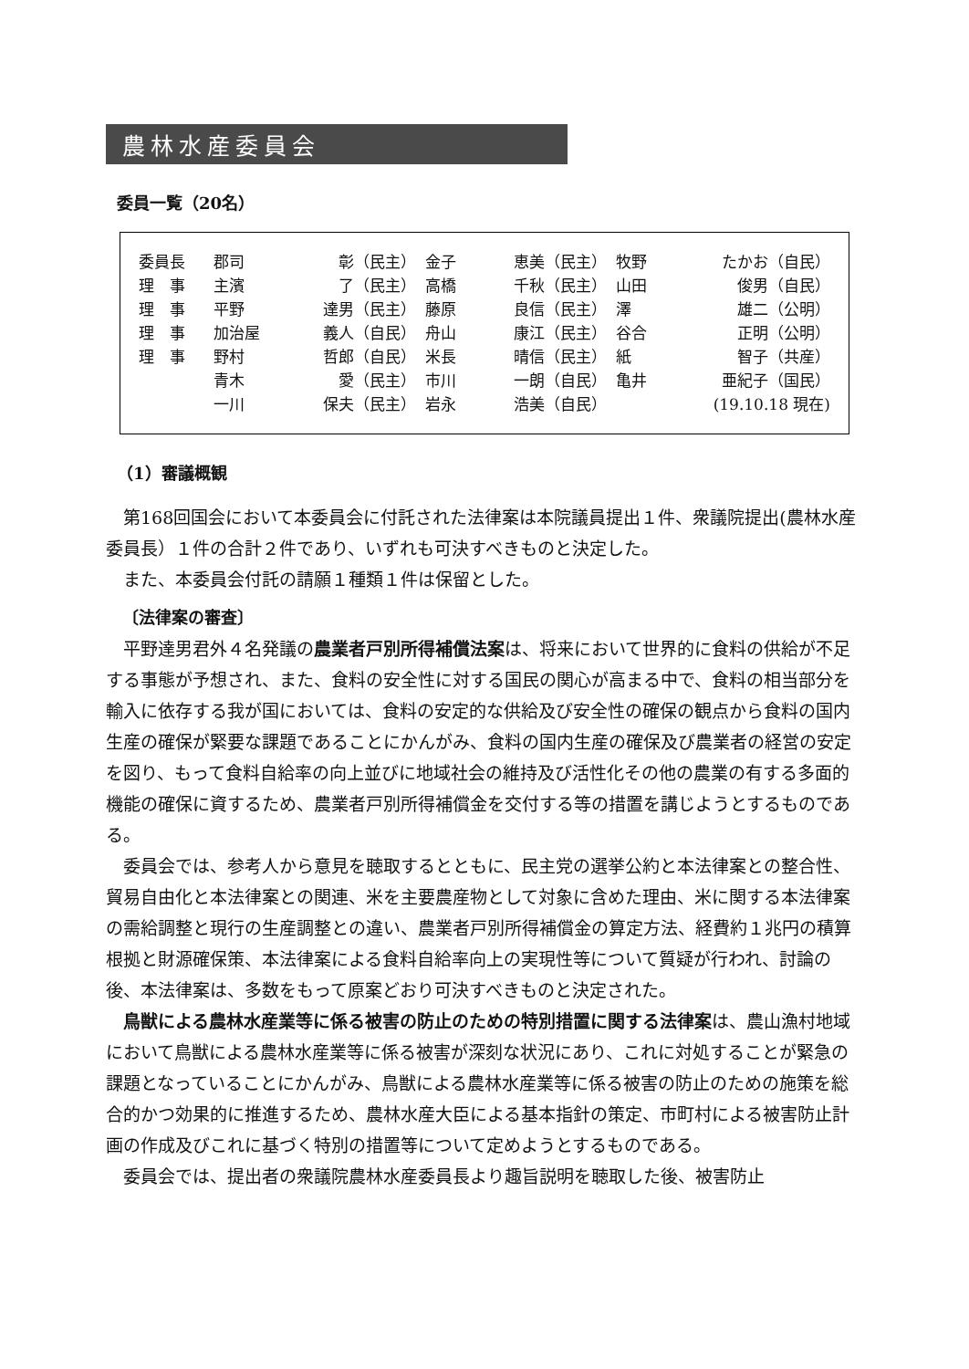農林水産委員会
委員一覧（20名）
| 委員長 | 郡司 | 彰（民主） | 金子 | 恵美（民主） | 牧野 | たかお（自民） |
| 理 事 | 主濱 | 了（民主） | 高橋 | 千秋（民主） | 山田 | 俊男（自民） |
| 理 事 | 平野 | 達男（民主） | 藤原 | 良信（民主） | 澤 | 雄二（公明） |
| 理 事 | 加治屋 | 義人（自民） | 舟山 | 康江（民主） | 谷合 | 正明（公明） |
| 理 事 | 野村 | 哲郎（自民） | 米長 | 晴信（民主） | 紙 | 智子（共産） |
| | 青木 | 愛（民主） | 市川 | 一朗（自民） | 亀井 | 亜紀子（国民） |
| | 一川 | 保夫（民主） | 岩永 | 浩美（自民） | | (19.10.18 現在) |
（1）審議概観
第168回国会において本委員会に付託された法律案は本院議員提出１件、衆議院提出(農林水産委員長）１件の合計２件であり、いずれも可決すべきものと決定した。
また、本委員会付託の請願１種類１件は保留とした。
〔法律案の審査〕
平野達男君外４名発議の農業者戸別所得補償法案は、将来において世界的に食料の供給が不足する事態が予想され、また、食料の安全性に対する国民の関心が高まる中で、食料の相当部分を輸入に依存する我が国においては、食料の安定的な供給及び安全性の確保の観点から食料の国内生産の確保が緊要な課題であることにかんがみ、食料の国内生産の確保及び農業者の経営の安定を図り、もって食料自給率の向上並びに地域社会の維持及び活性化その他の農業の有する多面的機能の確保に資するため、農業者戸別所得補償金を交付する等の措置を講じようとするものである。
委員会では、参考人から意見を聴取するとともに、民主党の選挙公約と本法律案との整合性、貿易自由化と本法律案との関連、米を主要農産物として対象に含めた理由、米に関する本法律案の需給調整と現行の生産調整との違い、農業者戸別所得補償金の算定方法、経費約１兆円の積算根拠と財源確保策、本法律案による食料自給率向上の実現性等について質疑が行われ、討論の後、本法律案は、多数をもって原案どおり可決すべきものと決定された。
鳥獣による農林水産業等に係る被害の防止のための特別措置に関する法律案は、農山漁村地域において鳥獣による農林水産業等に係る被害が深刻な状況にあり、これに対処することが緊急の課題となっていることにかんがみ、鳥獣による農林水産業等に係る被害の防止のための施策を総合的かつ効果的に推進するため、農林水産大臣による基本指針の策定、市町村による被害防止計画の作成及びこれに基づく特別の措置等について定めようとするものである。
委員会では、提出者の衆議院農林水産委員長より趣旨説明を聴取した後、被害防止